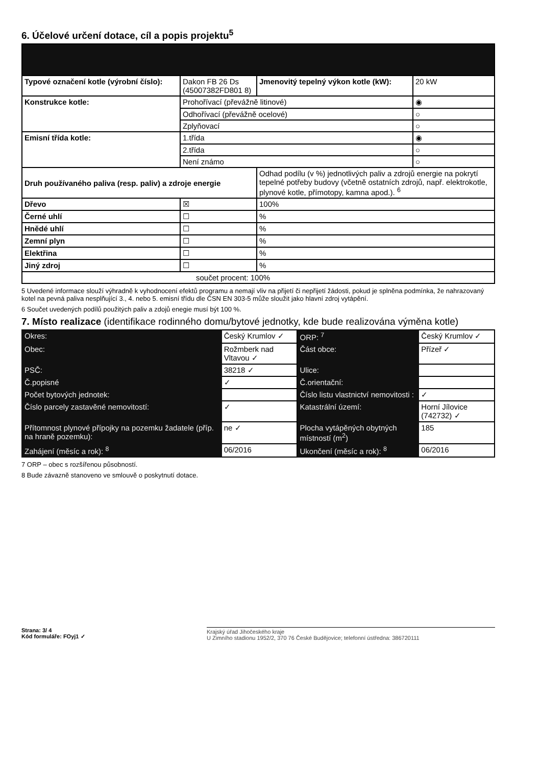6. Účelové určení dotace, cíl a popis projektu<sup>5</sup>
| Typové označení kotle (výrobní číslo): | Dakon FB 26 Ds (45007382FD801 8) | Jmenovitý tepelný výkon kotle (kW): | 20 kW |
| Konstrukce kotle: | Prohořívací (převážně litinové) | | ◉ |
| | Odhořívací (převážně ocelové) | | ○ |
| | Zplyňovací | | ○ |
| Emisní třída kotle: | 1.třída | | ◉ |
| | 2.třída | | ○ |
| | Není známo | | ○ |
| Druh používaného paliva (resp. paliv) a zdroje energie | | Odhad podílu (v %) jednotlivých paliv a zdrojů energie na pokrytí tepelné potřeby budovy (včetně ostatních zdrojů, např. elektrokotle, plynové kotle, přímotopy, kamna apod.). <sup>6</sup> | |
| Dřevo | ☒ | 100% | |
| Černé uhlí | ☐ | % | |
| Hnědé uhlí | ☐ | % | |
| Zemní plyn | ☐ | % | |
| Elektřina | ☐ | % | |
| Jiný zdroj | ☐ | % | |
| součet procent: 100% | | | |
5 Uvedené informace slouží výhradně k vyhodnocení efektů programu a nemají vliv na přijetí či nepřijetí žádosti, pokud je splněna podmínka, že nahrazovaný kotel na pevná paliva nesplňující 3., 4. nebo 5. emisní třídu dle ČSN EN 303-5 může sloužit jako hlavní zdroj vytápění.
6 Součet uvedených podílů použitých paliv a zdojů enegie musí být 100 %.
7. Místo realizace (identifikace rodinného domu/bytové jednotky, kde bude realizována výměna kotle)
| Okres: | Český Krumlov ✓ | ORP: <sup>7</sup> | Český Krumlov ✓ |
| Obec: | Rožmberk nad Vltavou ✓ | Část obce: | Přízeř ✓ |
| PSČ: | 38218 ✓ | Ulice: | |
| Č.popisné | ✓ | Č.orientační: | |
| Počet bytových jednotek: | | Číslo listu vlastnictví nemovitosti : | ✓ |
| Číslo parcely zastavěné nemovitostí: | ✓ | Katastrální území: | Horní Jílovice (742732) ✓ |
| Přítomnost plynové přípojky na pozemku žadatele (příp. na hraně pozemku): | ne ✓ | Plocha vytápěných obytných místností (m<sup>2</sup>) | 185 |
| Zahájení (měsíc a rok): <sup>8</sup> | 06/2016 | Ukončení (měsíc a rok): <sup>8</sup> | 06/2016 |
7 ORP – obec s rozšířenou působností.
8 Bude závazně stanoveno ve smlouvě o poskytnutí dotace.
Strana: 3/ 4
Kód formuláře: FOyj1 ✓
Krajský úřad Jihočeského kraje
U Zimního stadionu 1952/2, 370 76 České Budějovice; telefonní ústředna: 386720111